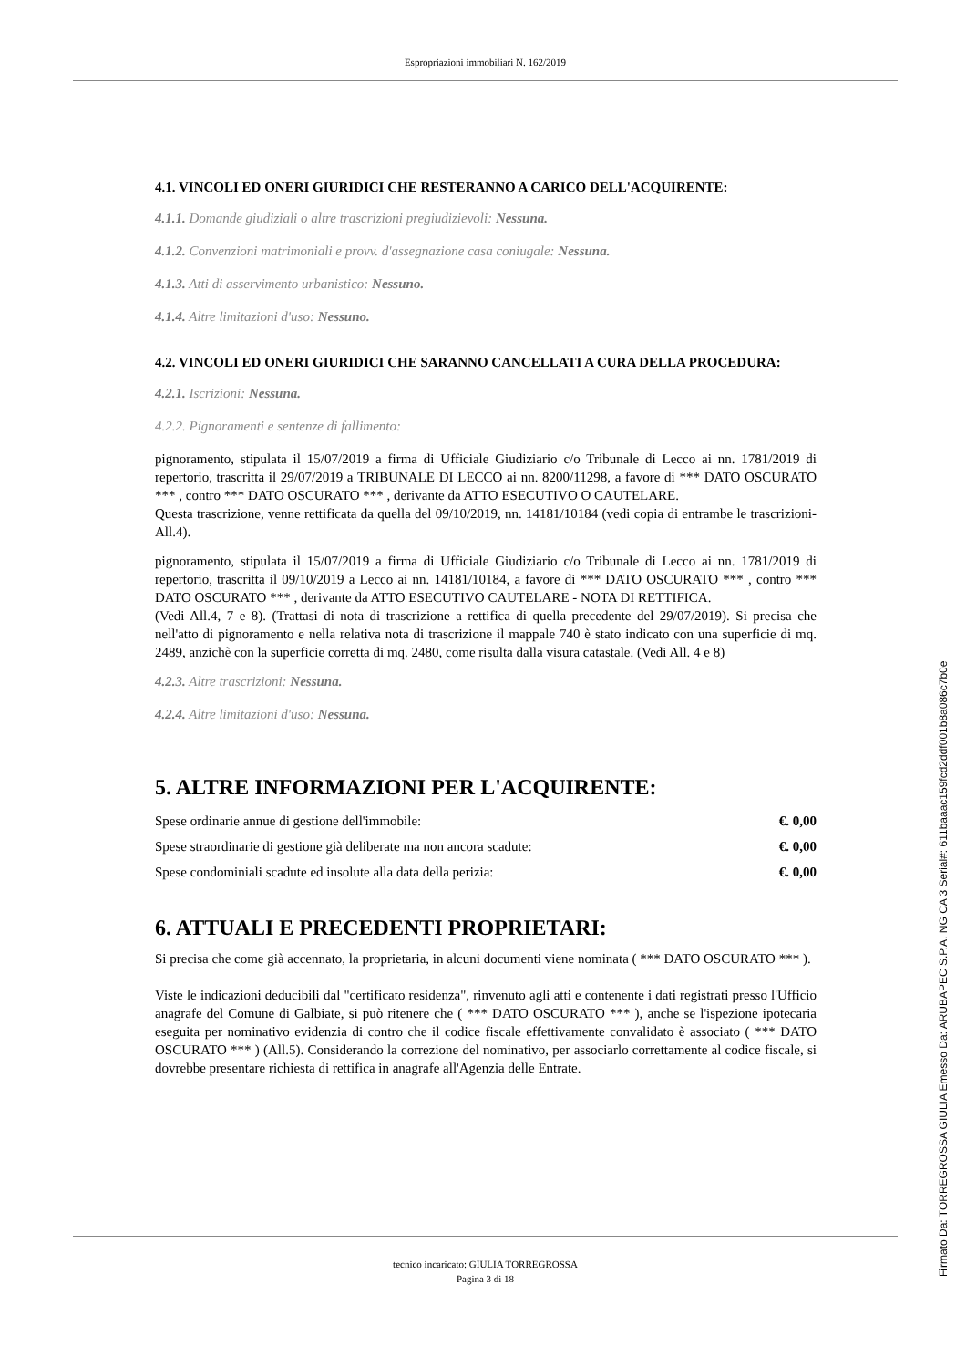Espropriazioni immobiliari N. 162/2019
4.1. VINCOLI ED ONERI GIURIDICI CHE RESTERANNO A CARICO DELL'ACQUIRENTE:
4.1.1. Domande giudiziali o altre trascrizioni pregiudizievoli: Nessuna.
4.1.2. Convenzioni matrimoniali e provv. d'assegnazione casa coniugale: Nessuna.
4.1.3. Atti di asservimento urbanistico: Nessuno.
4.1.4. Altre limitazioni d'uso: Nessuno.
4.2. VINCOLI ED ONERI GIURIDICI CHE SARANNO CANCELLATI A CURA DELLA PROCEDURA:
4.2.1. Iscrizioni: Nessuna.
4.2.2. Pignoramenti e sentenze di fallimento:
pignoramento, stipulata il 15/07/2019 a firma di Ufficiale Giudiziario c/o Tribunale di Lecco ai nn. 1781/2019 di repertorio, trascritta il 29/07/2019 a TRIBUNALE DI LECCO ai nn. 8200/11298, a favore di *** DATO OSCURATO *** , contro *** DATO OSCURATO *** , derivante da ATTO ESECUTIVO O CAUTELARE.
Questa trascrizione, venne rettificata da quella del 09/10/2019, nn. 14181/10184 (vedi copia di entrambe le trascrizioni- All.4).
pignoramento, stipulata il 15/07/2019 a firma di Ufficiale Giudiziario c/o Tribunale di Lecco ai nn. 1781/2019 di repertorio, trascritta il 09/10/2019 a Lecco ai nn. 14181/10184, a favore di *** DATO OSCURATO *** , contro *** DATO OSCURATO *** , derivante da ATTO ESECUTIVO CAUTELARE - NOTA DI RETTIFICA.
(Vedi All.4, 7 e 8). (Trattasi di nota di trascrizione a rettifica di quella precedente del 29/07/2019). Si precisa che nell'atto di pignoramento e nella relativa nota di trascrizione il mappale 740 è stato indicato con una superficie di mq. 2489, anzichè con la superficie corretta di mq. 2480, come risulta dalla visura catastale. (Vedi All. 4 e 8)
4.2.3. Altre trascrizioni: Nessuna.
4.2.4. Altre limitazioni d'uso: Nessuna.
5. ALTRE INFORMAZIONI PER L'ACQUIRENTE:
| Spese ordinarie annue di gestione dell'immobile: | €. 0,00 |
| Spese straordinarie di gestione già deliberate ma non ancora scadute: | €. 0,00 |
| Spese condominiali scadute ed insolute alla data della perizia: | €. 0,00 |
6. ATTUALI E PRECEDENTI PROPRIETARI:
Si precisa che come già accennato, la proprietaria, in alcuni documenti viene nominata ( *** DATO OSCURATO *** ).
Viste le indicazioni deducibili dal "certificato residenza", rinvenuto agli atti e contenente i dati registrati presso l'Ufficio anagrafe del Comune di Galbiate, si può ritenere che ( *** DATO OSCURATO *** ), anche se l'ispezione ipotecaria eseguita per nominativo evidenzia di contro che il codice fiscale effettivamente convalidato è associato ( *** DATO OSCURATO *** ) (All.5). Considerando la correzione del nominativo, per associarlo correttamente al codice fiscale, si dovrebbe presentare richiesta di rettifica in anagrafe all'Agenzia delle Entrate.
tecnico incaricato: GIULIA TORREGROSSA
Pagina 3 di 18
Firmato Da: TORREGROSSA GIULIA Emesso Da: ARUBAPEC S.P.A. NG CA 3 Serial#: 611baaac159fcd2ddf001b8a086c7b0e